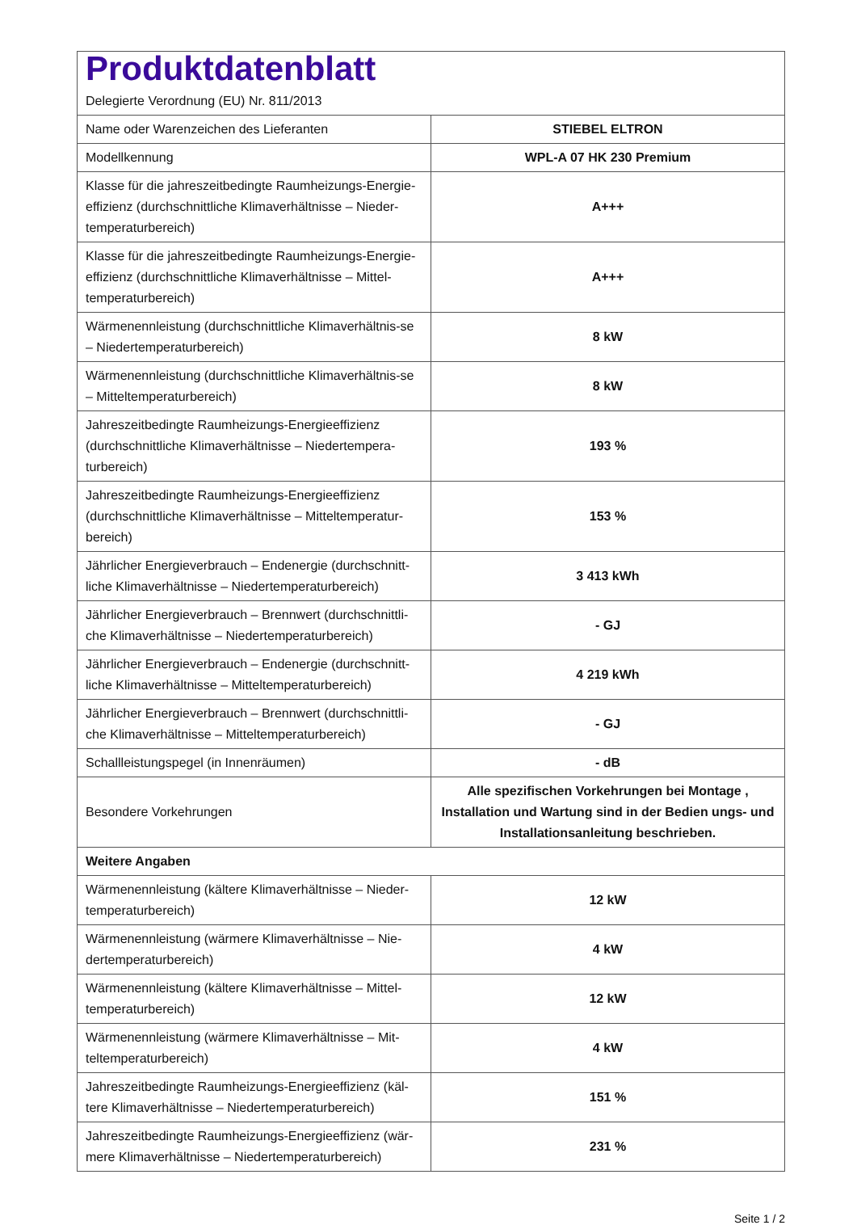| Produktdatenblatt Delegierte Verordnung (EU) Nr. 811/2013 | |
| Name oder Warenzeichen des Lieferanten | STIEBEL ELTRON |
| Modellkennung | WPL-A 07 HK 230 Premium |
| Klasse für die jahreszeitbedingte Raumheizungs-Energie-effizienz (durchschnittliche Klimaverhältnisse – Nieder-temperaturbereich) | A+++ |
| Klasse für die jahreszeitbedingte Raumheizungs-Energie-effizienz (durchschnittliche Klimaverhältnisse – Mittel-temperaturbereich) | A+++ |
| Wärmenennleistung (durchschnittliche Klimaverhältnis-se – Niedertemperaturbereich) | 8 kW |
| Wärmenennleistung (durchschnittliche Klimaverhältnis-se – Mitteltemperaturbereich) | 8 kW |
| Jahreszeitbedingte Raumheizungs-Energieeffizienz (durchschnittliche Klimaverhältnisse – Niedertempera-turbereich) | 193 % |
| Jahreszeitbedingte Raumheizungs-Energieeffizienz (durchschnittliche Klimaverhältnisse – Mitteltemperatur-bereich) | 153 % |
| Jährlicher Energieverbrauch – Endenergie (durchschnitt-liche Klimaverhältnisse – Niedertemperaturbereich) | 3 413 kWh |
| Jährlicher Energieverbrauch – Brennwert (durchschnittli-che Klimaverhältnisse – Niedertemperaturbereich) | - GJ |
| Jährlicher Energieverbrauch – Endenergie (durchschnitt-liche Klimaverhältnisse – Mitteltemperaturbereich) | 4 219 kWh |
| Jährlicher Energieverbrauch – Brennwert (durchschnittli-che Klimaverhältnisse – Mitteltemperaturbereich) | - GJ |
| Schallleistungspegel (in Innenräumen) | - dB |
| Besondere Vorkehrungen | Alle spezifischen Vorkehrungen bei Montage , Installation und Wartung sind in der Bedien ungs- und Installationsanleitung beschrieben. |
| Weitere Angaben | |
| Wärmenennleistung (kältere Klimaverhältnisse – Nieder-temperaturbereich) | 12 kW |
| Wärmenennleistung (wärmere Klimaverhältnisse – Nie-dertemperaturbereich) | 4 kW |
| Wärmenennleistung (kältere Klimaverhältnisse – Mittel-temperaturbereich) | 12 kW |
| Wärmenennleistung (wärmere Klimaverhältnisse – Mit-teltemperaturbereich) | 4 kW |
| Jahreszeitbedingte Raumheizungs-Energieeffizienz (käl-tere Klimaverhältnisse – Niedertemperaturbereich) | 151 % |
| Jahreszeitbedingte Raumheizungs-Energieeffizienz (wär-mere Klimaverhältnisse – Niedertemperaturbereich) | 231 % |
Seite 1 / 2